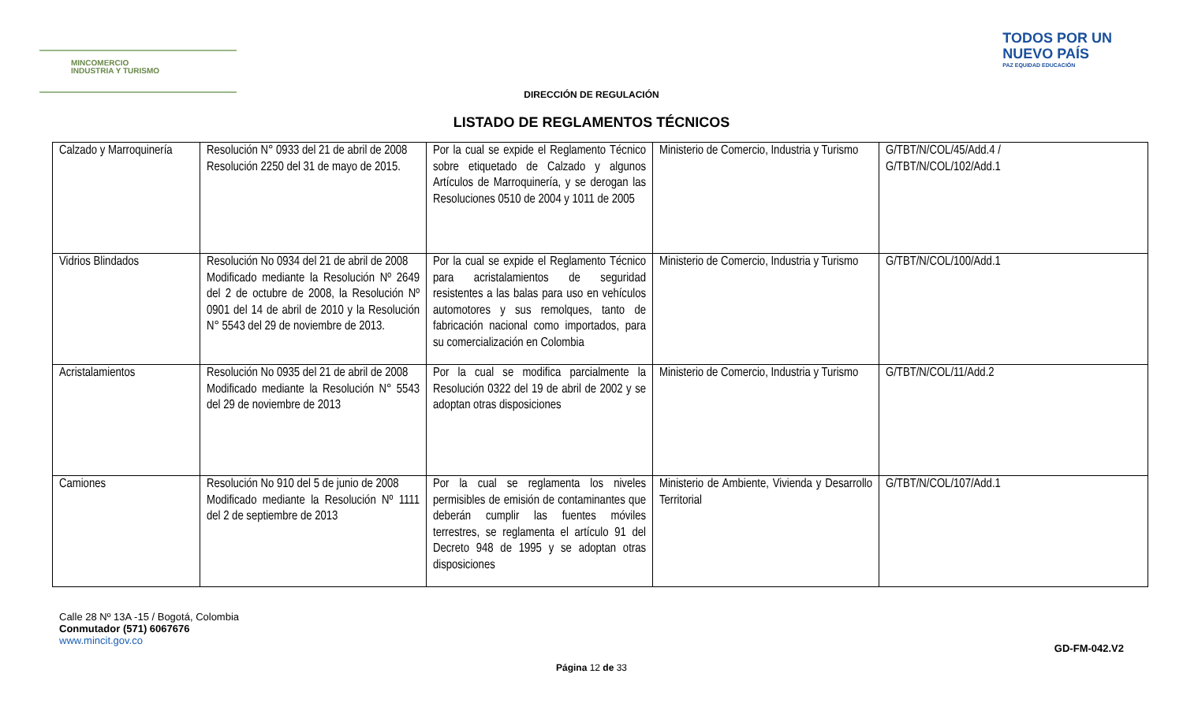MINCOMERCIO
INDUSTRIA Y TURISMO
TODOS POR UN
NUEVO PAÍS
PAZ EQUIDAD EDUCACIÓN
DIRECCIÓN DE REGULACIÓN
LISTADO DE REGLAMENTOS TÉCNICOS
| Calzado y Marroquinería | Resolución N° 0933 del 21 de abril de 2008 Resolución 2250 del 31 de mayo de 2015. | Por la cual se expide el Reglamento Técnico sobre etiquetado de Calzado y algunos Artículos de Marroquinería, y se derogan las Resoluciones 0510 de 2004 y 1011 de 2005 | Ministerio de Comercio, Industria y Turismo | G/TBT/N/COL/45/Add.4 / G/TBT/N/COL/102/Add.1 |
| Vidrios Blindados | Resolución No 0934 del 21 de abril de 2008 Modificado mediante la Resolución Nº 2649 del 2 de octubre de 2008, la Resolución Nº 0901 del 14 de abril de 2010 y la Resolución N° 5543 del 29 de noviembre de 2013. | Por la cual se expide el Reglamento Técnico para acristalamientos de seguridad resistentes a las balas para uso en vehículos automotores y sus remolques, tanto de fabricación nacional como importados, para su comercialización en Colombia | Ministerio de Comercio, Industria y Turismo | G/TBT/N/COL/100/Add.1 |
| Acristalamientos | Resolución No 0935 del 21 de abril de 2008 Modificado mediante la Resolución N° 5543 del 29 de noviembre de 2013 | Por la cual se modifica parcialmente la Resolución 0322 del 19 de abril de 2002 y se adoptan otras disposiciones | Ministerio de Comercio, Industria y Turismo | G/TBT/N/COL/11/Add.2 |
| Camiones | Resolución No 910 del 5 de junio de 2008 Modificado mediante la Resolución Nº 1111 del 2 de septiembre de 2013 | Por la cual se reglamenta los niveles permisibles de emisión de contaminantes que deberán cumplir las fuentes móviles terrestres, se reglamenta el artículo 91 del Decreto 948 de 1995 y se adoptan otras disposiciones | Ministerio de Ambiente, Vivienda y Desarrollo Territorial | G/TBT/N/COL/107/Add.1 |
Calle 28 Nº 13A -15 / Bogotá, Colombia
Conmutador (571) 6067676
www.mincit.gov.co
GD-FM-042.V2
Página 12 de 33